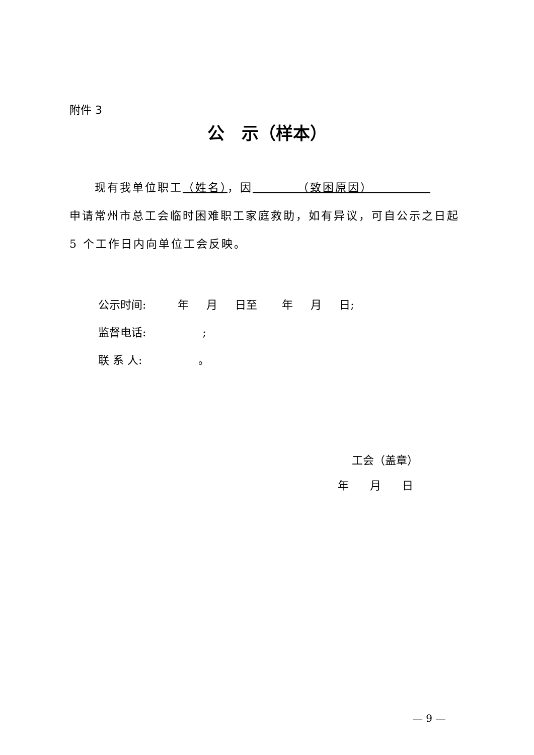附件 3
公　示（样本）
　　现有我单位职工（姓名），因　　　　（致困原因）　　　　　
申请常州市总工会临时困难职工家庭救助，如有异议，可自公示之日起 5 个工作日内向单位工会反映。
公示时间: 年 月 日至 年 月 日; 监督电话: ; 联 系 人: 。
工会（盖章） 年 月 日
— 9 —